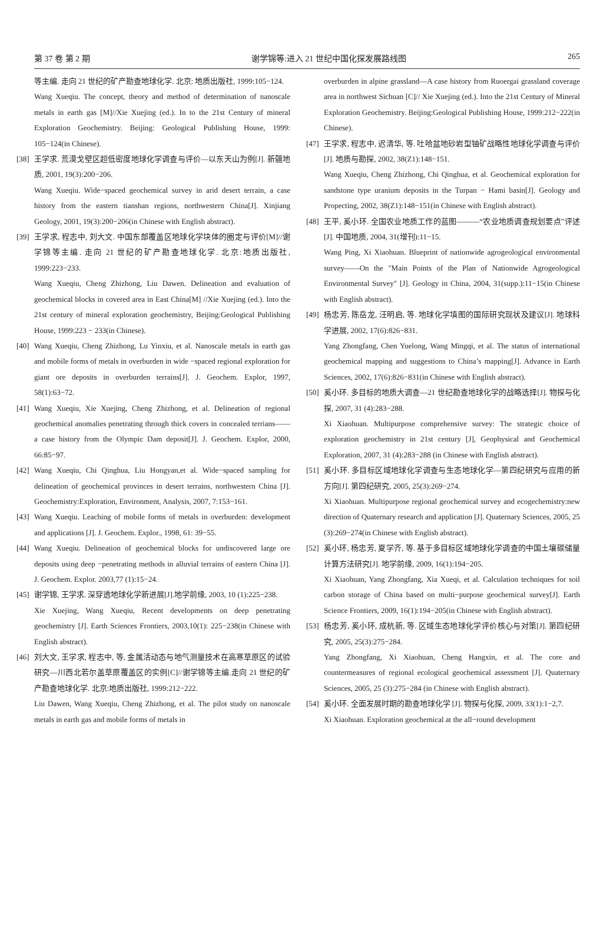第 37 卷 第 2 期 谢学锦等:进入 21 世纪中国化探发展路线图 265
等主编. 走向 21 世纪的矿产勘查地球化学. 北京: 地质出版社, 1999:105−124.
Wang Xueqiu. The concept, theory and method of determination of nanoscale metals in earth gas [M]//Xie Xuejing (ed.). In to the 21st Century of mineral Exploration Geochemistry. Beijing: Geological Publishing House, 1999: 105−124(in Chinese).
[38] 王学求. 荒漠戈壁区超低密度地球化学调查与评价—以东天山为例[J]. 新疆地质, 2001, 19(3):200−206.
Wang Xueqiu. Wide−spaced geochemical survey in arid desert terrain, a case history from the eastern tianshan regions, northwestern China[J]. Xinjiang Geology, 2001, 19(3):200−206(in Chinese with English abstract).
[39] 王学求, 程志中, 刘大文. 中国东部覆盖区地球化学块体的圈定与评价[M]//谢学锦等主编. 走向 21 世纪的矿产勘查地球化学. 北京:地质出版社, 1999:223−233.
Wang Xueqiu, Cheng Zhizhong, Liu Dawen. Delineation and evaluation of geochemical blocks in covered area in East China[M] //Xie Xuejing (ed.). Into the 21st century of mineral exploration geochemistry, Beijing:Geological Publishing House, 1999:223 − 233(in Chinese).
[40] Wang Xueqiu, Cheng Zhizhong, Lu Yinxiu, et al. Nanoscale metals in earth gas and mobile forms of metals in overburden in wide −spaced regional exploration for giant ore deposits in overburden terrains[J]. J. Geochem. Explor, 1997, 58(1):63−72.
[41] Wang Xueqiu, Xie Xuejing, Cheng Zhizhong, et al. Delineation of regional geochemical anomalies penetrating through thick covers in concealed terrians——a case history from the Olympic Dam deposit[J]. J. Geochem. Explor, 2000, 66:85−97.
[42] Wang Xueqiu, Chi Qinghua, Liu Hongyan,et al. Wide−spaced sampling for delineation of geochemical provinces in desert terrains, northwestern China [J]. Geochemistry:Exploration, Environment, Analysis, 2007, 7:153−161.
[43] Wang Xueqiu. Leaching of mobile forms of metals in overburden: development and applications [J]. J. Geochem. Explor., 1998, 61: 39−55.
[44] Wang Xueqiu. Delineation of geochemical blocks for undiscovered large ore deposits using deep −penetrating methods in alluvial terrains of eastern China [J]. J. Geochem. Explor. 2003,77 (1):15−24.
[45] 谢学锦, 王学求. 深穿透地球化学新进展[J].地学前缘, 2003, 10 (1):225−238.
Xie Xuejing, Wang Xueqiu, Recent developments on deep penetrating geochemistry [J]. Earth Sciences Frontiers, 2003,10(1): 225−238(in Chinese with English abstract).
[46] 刘大文, 王学求, 程志中, 等, 金属活动态与地气测量技术在高寒草原区的试验研究—川西北若尔盖草原覆盖区的实例[C]//谢学锦等主编.走向 21 世纪的矿产勘查地球化学. 北京:地质出版社, 1999:212−222.
Liu Dawen, Wang Xueqiu, Cheng Zhizhong, et al. The pilot study on nanoscale metals in earth gas and mobile forms of metals in
overburden in alpine grassland—A case history from Ruoergai grassland coverage area in northwest Sichuan [C]// Xie Xuejing (ed.). Into the 21st Century of Mineral Exploration Geochemistry. Beijing:Geological Publishing House, 1999:212−222(in Chinese).
[47] 王学求, 程志中, 迟清华, 等. 吐哈盆地砂岩型铀矿战略性地球化学调查与评价[J]. 地质与勘探, 2002, 38(Z1):148−151.
Wang Xueqiu, Cheng Zhizhong, Chi Qinghua, et al. Geochemical exploration for sandstone type uranium deposits in the Turpan − Hami basin[J]. Geology and Propecting, 2002, 38(Z1):148−151(in Chinese with English abstract).
[48] 王平, 奚小环. 全国农业地质工作的蓝图———“农业地质调查规划要点”评述[J]. 中国地质, 2004, 31(增刊):11−15.
Wang Ping, Xi Xiaohuan. Blueprint of nationwide agrogeological environmental survey——On the "Main Points of the Plan of Nationwide Agrogeological Environmental Survey" [J]. Geology in China, 2004, 31(supp.):11−15(in Chinese with English abstract).
[49] 杨忠芳, 陈岳龙, 汪明启, 等. 地球化学填图的国际研究现状及建议[J]. 地球科学进展, 2002, 17(6):826−831.
Yang Zhongfang, Chen Yuelong, Wang Mingqi, et al. The status of international geochemical mapping and suggestions to China’s mapping[J]. Advance in Earth Sciences, 2002, 17(6):826−831(in Chinese with English abstract).
[50] 奚小环. 多目标的地质大调查—21 世纪勘查地球化学的战略选择[J]. 物探与化探, 2007, 31 (4):283−288.
Xi Xiaohuan. Multipurpose comprehensive survey: The strategic choice of exploration geochemistry in 21st century [J], Geophysical and Geochemical Exploration, 2007, 31 (4):283−288 (in Chinese with English abstract).
[51] 奚小环. 多目标区域地球化学调查与生态地球化学—第四纪研究与应用的新方向[J]. 第四纪研究, 2005, 25(3):269−274.
Xi Xiaohuan. Multipurpose regional geochemical survey and ecogechemistry:new direction of Quaternary research and application [J]. Quaternary Sciences, 2005, 25 (3):269−274(in Chinese with English abstract).
[52] 奚小环, 杨忠芳, 夏学齐, 等. 基于多目标区域地球化学调查的中国土壤碳储量计算方法研究[J]. 地学前缘, 2009, 16(1):194−205.
Xi Xiaohuan, Yang Zhongfang, Xia Xueqi, et al. Calculation techniques for soil carbon storage of China based on multi−purpose geochemical survey[J]. Earth Science Frontiers, 2009, 16(1):194−205(in Chinese with English abstract).
[53] 杨忠芳, 奚小环, 成杭新, 等. 区域生态地球化学评价核心与对策[J]. 第四纪研究, 2005, 25(3):275−284.
Yang Zhongfang, Xi Xiaohuan, Cheng Hangxin, et al. The core and countermeasures of regional ecological geochemical assessment [J]. Quaternary Sciences, 2005, 25 (3):275−284 (in Chinese with English abstract).
[54] 奚小环. 全面发展时期的勘查地球化学 [J]. 物探与化探, 2009, 33(1):1−2,7.
Xi Xiaohuan. Exploration geochemical at the all−round development